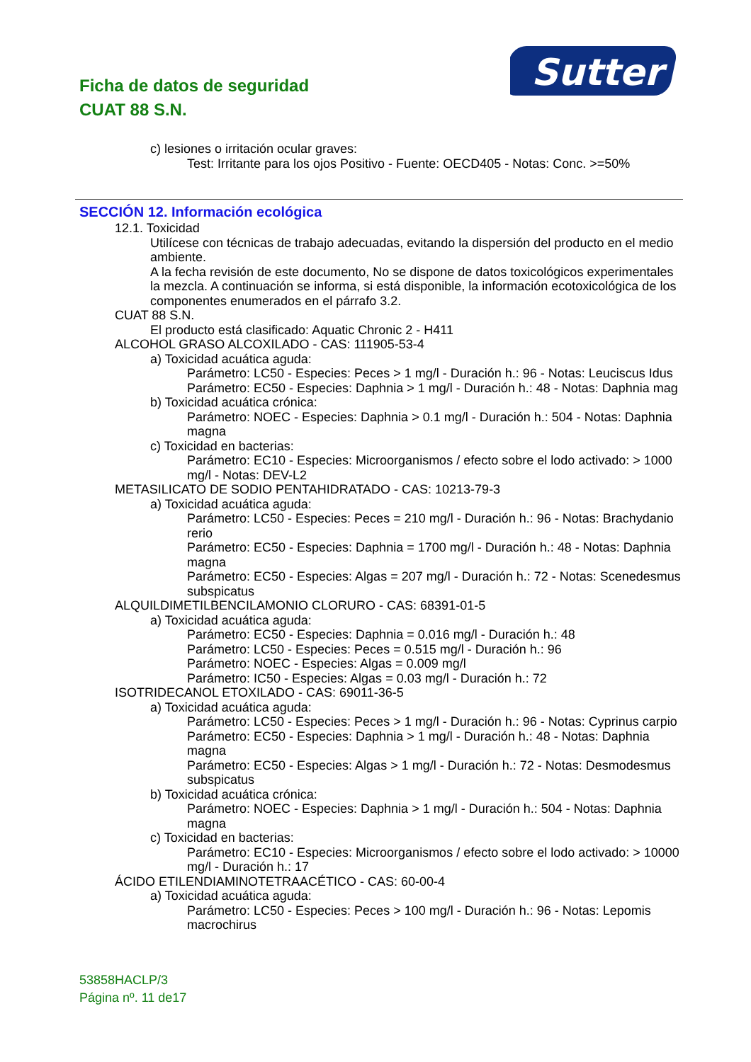Sutter
Ficha de datos de seguridad
CUAT 88 S.N.
c) lesiones o irritación ocular graves:
Test: Irritante para los ojos Positivo - Fuente: OECD405 - Notas: Conc. >=50%
SECCIÓN 12. Información ecológica
12.1. Toxicidad
Utilícese con técnicas de trabajo adecuadas, evitando la dispersión del producto en el medio ambiente.
A la fecha revisión de este documento, No se dispone de datos toxicológicos experimentales la mezcla. A continuación se informa, si está disponible, la información ecotoxicológica de los componentes enumerados en el párrafo 3.2.
CUAT 88 S.N.
El producto está clasificado: Aquatic Chronic 2 - H411
ALCOHOL GRASO ALCOXILADO - CAS: 111905-53-4
a) Toxicidad acuática aguda:
Parámetro: LC50 - Especies: Peces > 1 mg/l - Duración h.: 96 - Notas: Leuciscus Idus
Parámetro: EC50 - Especies: Daphnia > 1 mg/l - Duración h.: 48 - Notas: Daphnia mag
b) Toxicidad acuática crónica:
Parámetro: NOEC - Especies: Daphnia > 0.1 mg/l - Duración h.: 504 - Notas: Daphnia magna
c) Toxicidad en bacterias:
Parámetro: EC10 - Especies: Microorganismos / efecto sobre el lodo activado: > 1000 mg/l - Notas: DEV-L2
METASILICATO DE SODIO PENTAHIDRATADO - CAS: 10213-79-3
a) Toxicidad acuática aguda:
Parámetro: LC50 - Especies: Peces = 210 mg/l - Duración h.: 96 - Notas: Brachydanio rerio
Parámetro: EC50 - Especies: Daphnia = 1700 mg/l - Duración h.: 48 - Notas: Daphnia magna
Parámetro: EC50 - Especies: Algas = 207 mg/l - Duración h.: 72 - Notas: Scenedesmus subspicatus
ALQUILDIMETILBENCILAMONIO CLORURO - CAS: 68391-01-5
a) Toxicidad acuática aguda:
Parámetro: EC50 - Especies: Daphnia = 0.016 mg/l - Duración h.: 48
Parámetro: LC50 - Especies: Peces = 0.515 mg/l - Duración h.: 96
Parámetro: NOEC - Especies: Algas = 0.009 mg/l
Parámetro: IC50 - Especies: Algas = 0.03 mg/l - Duración h.: 72
ISOTRIDECANOL ETOXILADO - CAS: 69011-36-5
a) Toxicidad acuática aguda:
Parámetro: LC50 - Especies: Peces > 1 mg/l - Duración h.: 96 - Notas: Cyprinus carpio
Parámetro: EC50 - Especies: Daphnia > 1 mg/l - Duración h.: 48 - Notas: Daphnia magna
Parámetro: EC50 - Especies: Algas > 1 mg/l - Duración h.: 72 - Notas: Desmodesmus subspicatus
b) Toxicidad acuática crónica:
Parámetro: NOEC - Especies: Daphnia > 1 mg/l - Duración h.: 504 - Notas: Daphnia magna
c) Toxicidad en bacterias:
Parámetro: EC10 - Especies: Microorganismos / efecto sobre el lodo activado: > 10000 mg/l - Duración h.: 17
ÁCIDO ETILENDIAMINOTETRAACÉTICO - CAS: 60-00-4
a) Toxicidad acuática aguda:
Parámetro: LC50 - Especies: Peces > 100 mg/l - Duración h.: 96 - Notas: Lepomis macrochirus
53858HACLP/3
Página nº. 11 de17